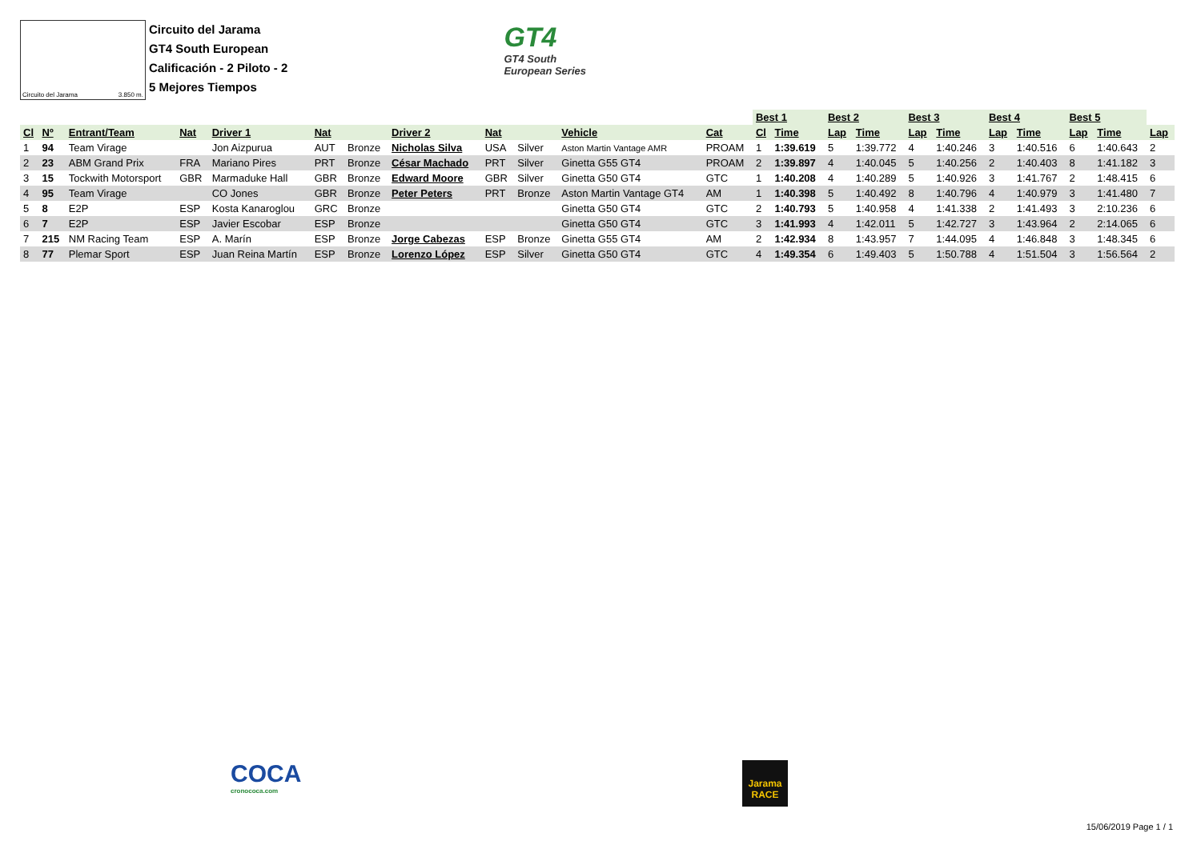Circuito del Jarama 3.850 m.
Circuito del Jarama
GT4 South European
Calificación - 2 Piloto - 2
5 Mejores Tiempos
GT4
GT4 South
European Series
| | | | | | | | | | | | | Best 1 | | Best 2 | | Best 3 | | Best 4 | | Best 5 | | |
| --- | --- | --- | --- | --- | --- | --- | --- | --- | --- | --- | --- | --- | --- | --- | --- | --- | --- | --- | --- | --- | --- | --- |
| Cl | Nº | Entrant/Team | Nat | Driver 1 | Nat | | Driver 2 | Nat | | Vehicle | Cat | Cl | Time | Lap | Time | Lap | Time | Lap | Time | Lap | Time | Lap |
| 1 | 94 | Team Virage | | Jon Aizpurua | AUT | Bronze | Nicholas Silva | USA | Silver | Aston Martin Vantage AMR | PROAM | 1 | 1:39.619 | 5 | 1:39.772 | 4 | 1:40.246 | 3 | 1:40.516 | 6 | 1:40.643 | 2 |
| 2 | 23 | ABM Grand Prix | FRA | Mariano Pires | PRT | Bronze | César Machado | PRT | Silver | Ginetta G55 GT4 | PROAM | 2 | 1:39.897 | 4 | 1:40.045 | 5 | 1:40.256 | 2 | 1:40.403 | 8 | 1:41.182 | 3 |
| 3 | 15 | Tockwith Motorsport | GBR | Marmaduke Hall | GBR | Bronze | Edward Moore | GBR | Silver | Ginetta G50 GT4 | GTC | 1 | 1:40.208 | 4 | 1:40.289 | 5 | 1:40.926 | 3 | 1:41.767 | 2 | 1:48.415 | 6 |
| 4 | 95 | Team Virage | | CO Jones | GBR | Bronze | Peter Peters | PRT | Bronze | Aston Martin Vantage GT4 | AM | 1 | 1:40.398 | 5 | 1:40.492 | 8 | 1:40.796 | 4 | 1:40.979 | 3 | 1:41.480 | 7 |
| 5 | 8 | E2P | ESP | Kosta Kanaroglou | GRC | Bronze | | | | Ginetta G50 GT4 | GTC | 2 | 1:40.793 | 5 | 1:40.958 | 4 | 1:41.338 | 2 | 1:41.493 | 3 | 2:10.236 | 6 |
| 6 | 7 | E2P | ESP | Javier Escobar | ESP | Bronze | | | | Ginetta G50 GT4 | GTC | 3 | 1:41.993 | 4 | 1:42.011 | 5 | 1:42.727 | 3 | 1:43.964 | 2 | 2:14.065 | 6 |
| 7 | 215 | NM Racing Team | ESP | A. Marín | ESP | Bronze | Jorge Cabezas | ESP | Bronze | Ginetta G55 GT4 | AM | 2 | 1:42.934 | 8 | 1:43.957 | 7 | 1:44.095 | 4 | 1:46.848 | 3 | 1:48.345 | 6 |
| 8 | 77 | Plemar Sport | ESP | Juan Reina Martín | ESP | Bronze | Lorenzo López | ESP | Silver | Ginetta G50 GT4 | GTC | 4 | 1:49.354 | 6 | 1:49.403 | 5 | 1:50.788 | 4 | 1:51.504 | 3 | 1:56.564 | 2 |
COCA
cronococa.com
Jarama
RACE
15/06/2019 Page 1 / 1